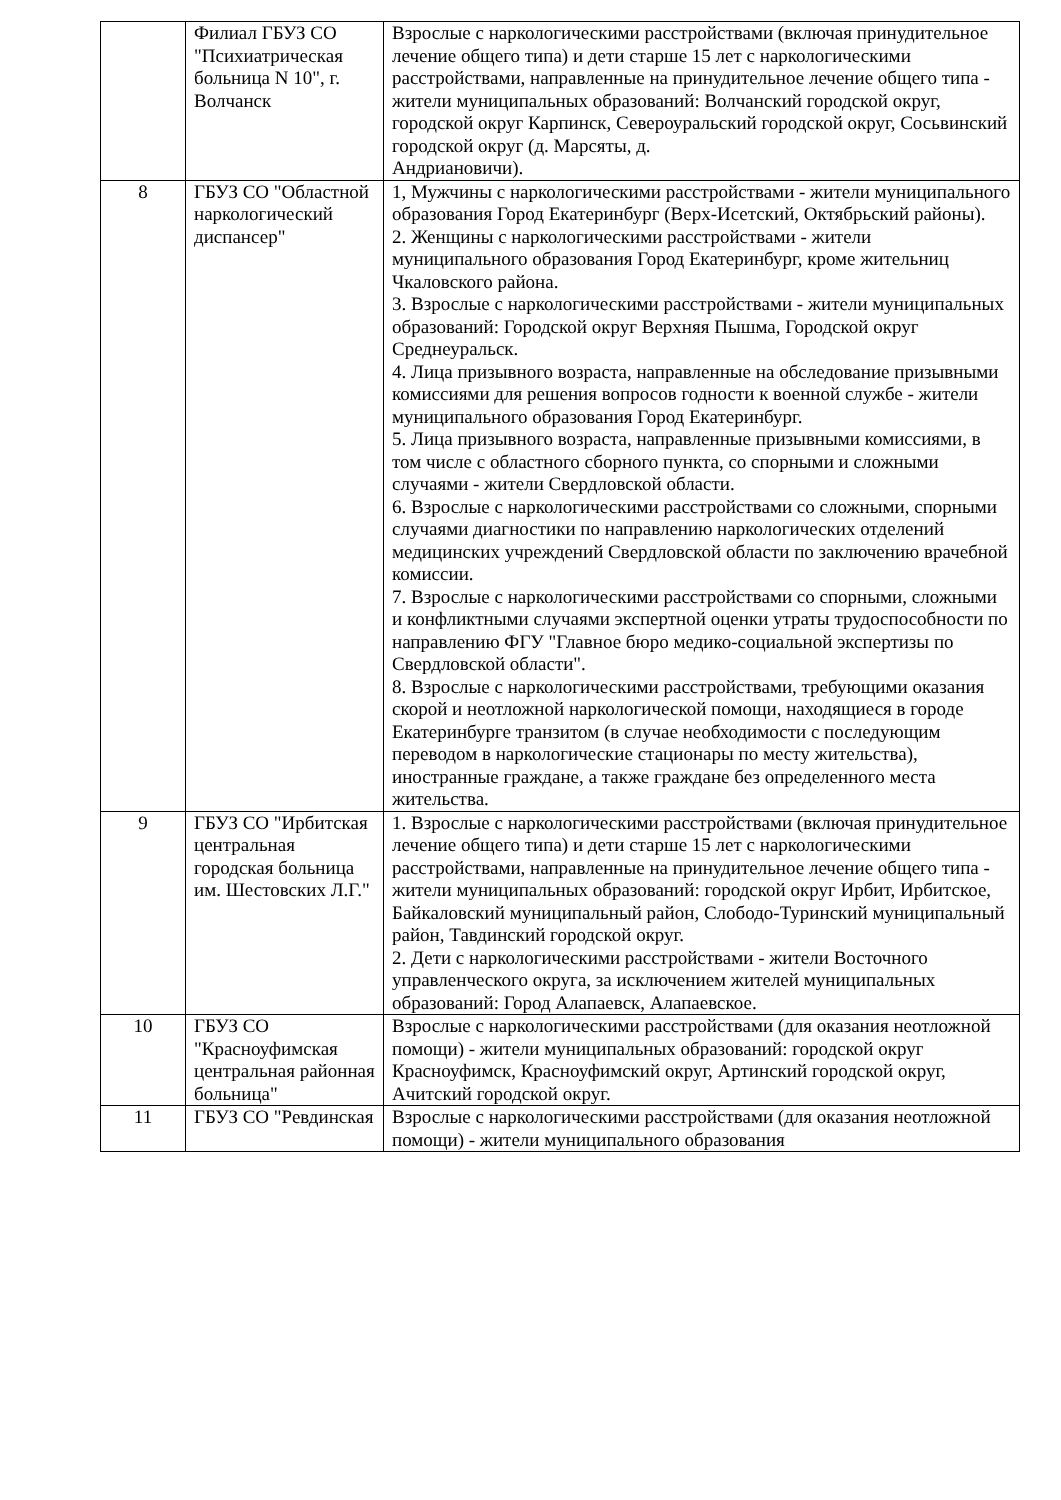| | Филиал ГБУЗ СО "Психиатрическая больница N 10", г. Волчанск | Взрослые с наркологическими расстройствами (включая принудительное лечение общего типа) и дети старше 15 лет с наркологическими расстройствами, направленные на принудительное лечение общего типа - жители муниципальных образований: Волчанский городской округ, городской округ Карпинск, Североуральский городской округ, Сосьвинский городской округ (д. Марсяты, д. Андриановичи). |
| 8 | ГБУЗ СО "Областной наркологический диспансер" | 1, Мужчины с наркологическими расстройствами - жители муниципального образования Город Екатеринбург (Верх-Исетский, Октябрьский районы). 2. Женщины с наркологическими расстройствами - жители муниципального образования Город Екатеринбург, кроме жительниц Чкаловского района. 3. Взрослые с наркологическими расстройствами - жители муниципальных образований: Городской округ Верхняя Пышма, Городской округ Среднеуральск. 4. Лица призывного возраста, направленные на обследование призывными комиссиями для решения вопросов годности к военной службе - жители муниципального образования Город Екатеринбург. 5. Лица призывного возраста, направленные призывными комиссиями, в том числе с областного сборного пункта, со спорными и сложными случаями - жители Свердловской области. 6. Взрослые с наркологическими расстройствами со сложными, спорными случаями диагностики по направлению наркологических отделений медицинских учреждений Свердловской области по заключению врачебной комиссии. 7. Взрослые с наркологическими расстройствами со спорными, сложными и конфликтными случаями экспертной оценки утраты трудоспособности по направлению ФГУ "Главное бюро медико-социальной экспертизы по Свердловской области". 8. Взрослые с наркологическими расстройствами, требующими оказания скорой и неотложной наркологической помощи, находящиеся в городе Екатеринбурге транзитом (в случае необходимости с последующим переводом в наркологические стационары по месту жительства), иностранные граждане, а также граждане без определенного места жительства. |
| 9 | ГБУЗ СО "Ирбитская центральная городская больница им. Шестовских Л.Г." | 1. Взрослые с наркологическими расстройствами (включая принудительное лечение общего типа) и дети старше 15 лет с наркологическими расстройствами, направленные на принудительное лечение общего типа - жители муниципальных образований: городской округ Ирбит, Ирбитское, Байкаловский муниципальный район, Слободо-Туринский муниципальный район, Тавдинский городской округ. 2. Дети с наркологическими расстройствами - жители Восточного управленческого округа, за исключением жителей муниципальных образований: Город Алапаевск, Алапаевское. |
| 10 | ГБУЗ СО "Красноуфимская центральная районная больница" | Взрослые с наркологическими расстройствами (для оказания неотложной помощи) - жители муниципальных образований: городской округ Красноуфимск, Красноуфимский округ, Артинский городской округ, Ачитский городской округ. |
| 11 | ГБУЗ СО "Ревдинская | Взрослые с наркологическими расстройствами (для оказания неотложной помощи) - жители муниципального образования |